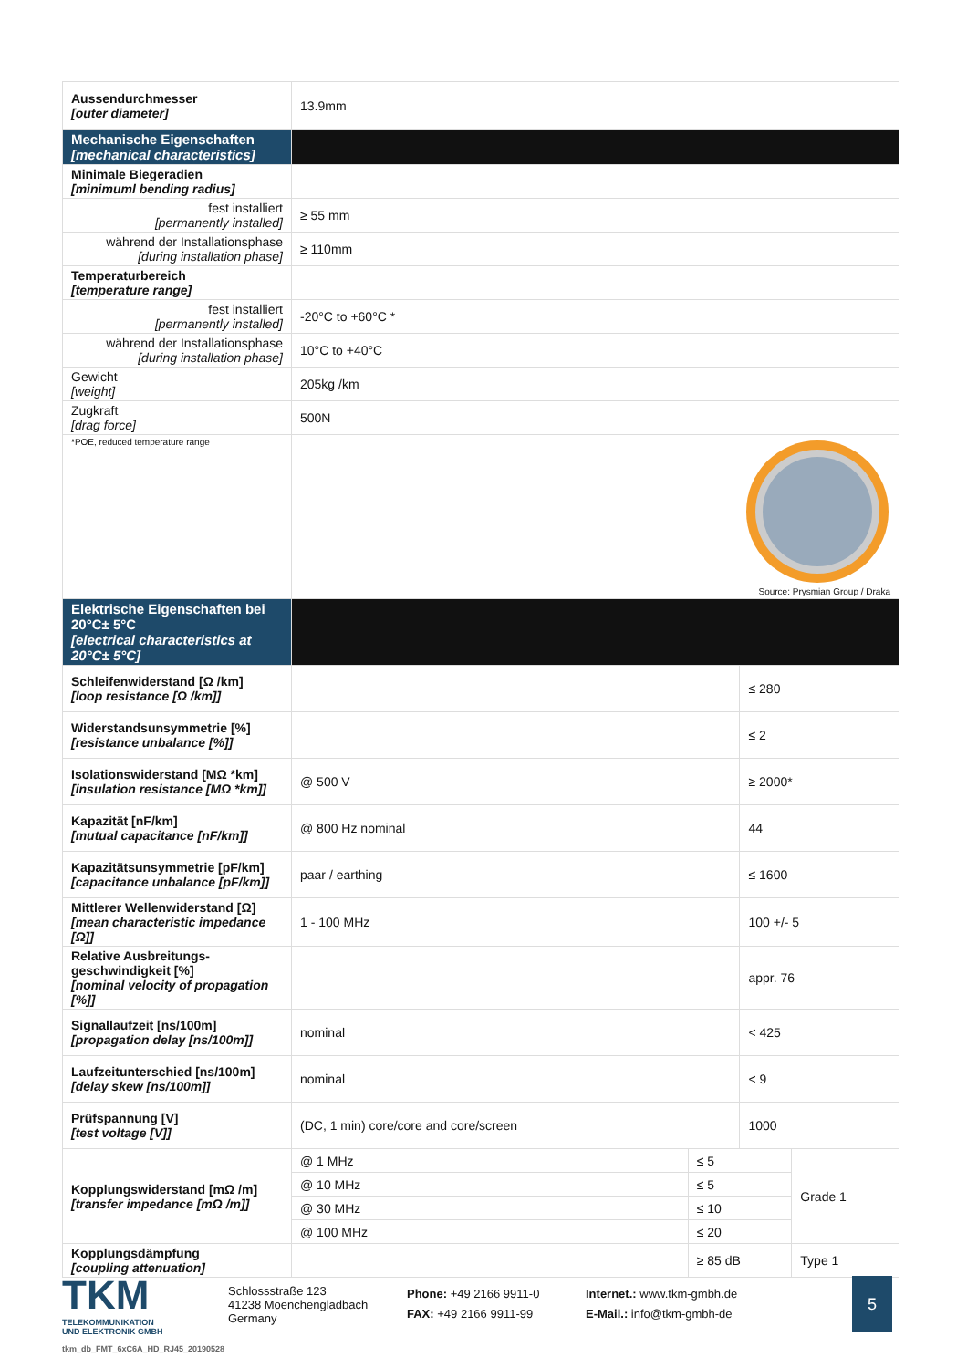| Aussendurchmesser [outer diameter] | 13.9mm | | | |
| Mechanische Eigenschaften [mechanical characteristics] | | | | |
| Minimale Biegeradien [minimuml bending radius] | | | | |
| fest installiert [permanently installed] | ≥ 55 mm | | | |
| während der Installationsphase [during installation phase] | ≥ 110mm | | | |
| Temperaturbereich [temperature range] | | | | |
| fest installiert [permanently installed] | -20°C to +60°C * | | | |
| während der Installationsphase [during installation phase] | 10°C to +40°C | | | |
| Gewicht [weight] | 205kg /km | | | |
| Zugkraft [drag force] | 500N | | | |
| *POE, reduced temperature range | Source: Prysmian Group / Draka | | | |
| Elektrische Eigenschaften bei 20°C± 5°C [electrical characteristics at 20°C± 5°C] | | | | |
| Schleifenwiderstand [Ω /km] [loop resistance [Ω /km]] | | | ≤ 280 | |
| Widerstandsunsymmetrie [%] [resistance unbalance [%]] | | | ≤ 2 | |
| Isolationswiderstand [MΩ *km] [insulation resistance [MΩ *km]] | @ 500 V | | ≥ 2000* | |
| Kapazität [nF/km] [mutual capacitance [nF/km]] | @ 800 Hz nominal | | 44 | |
| Kapazitätsunsymmetrie [pF/km] [capacitance unbalance [pF/km]] | paar / earthing | | ≤ 1600 | |
| Mittlerer Wellenwiderstand [Ω] [mean characteristic impedance [Ω]] | 1 - 100 MHz | | 100 +/- 5 | |
| Relative Ausbreitungs-geschwindigkeit [%] [nominal velocity of propagation [%]] | | | appr. 76 | |
| Signallaufzeit [ns/100m] [propagation delay [ns/100m]] | nominal | | < 425 | |
| Laufzeitunterschied [ns/100m] [delay skew [ns/100m]] | nominal | | < 9 | |
| Prüfspannung [V] [test voltage [V]] | (DC, 1 min) core/core and core/screen | | 1000 | |
| Kopplungswiderstand [mΩ /m] [transfer impedance [mΩ /m]] | @ 1 MHz | ≤ 5 | | Grade 1 |
| | @ 10 MHz | ≤ 5 | | |
| | @ 30 MHz | ≤ 10 | | |
| | @ 100 MHz | ≤ 20 | | |
| Kopplungsdämpfung [coupling attenuation] | | ≥ 85 dB | | Type 1 |
TKM
TELEKOMMUNIKATION
UND ELEKTRONIK GMBH
Schlossstraße 123
41238 Moenchengladbach
Germany
Phone: +49 2166 9911-0
FAX: +49 2166 9911-99
Internet.: www.tkm-gmbh.de
E-Mail.: info@tkm-gmbh-de
5
tkm_db_FMT_6xC6A_HD_RJ45_20190528